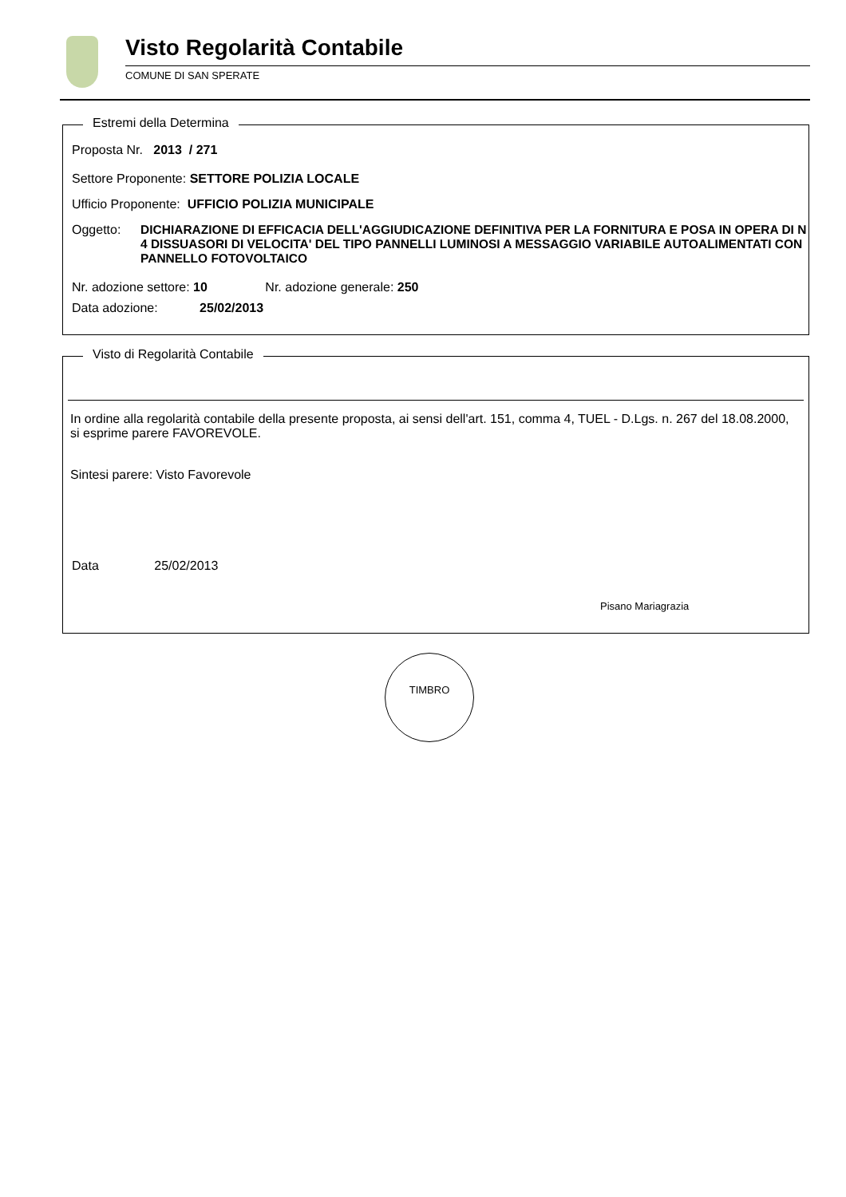Visto Regolarità Contabile
COMUNE DI SAN SPERATE
Estremi della Determina
Proposta Nr. 2013 / 271
Settore Proponente: SETTORE POLIZIA LOCALE
Ufficio Proponente: UFFICIO POLIZIA MUNICIPALE
Oggetto: DICHIARAZIONE DI EFFICACIA DELL'AGGIUDICAZIONE DEFINITIVA PER LA FORNITURA E POSA IN OPERA DI N 4 DISSUASORI DI VELOCITA' DEL TIPO PANNELLI LUMINOSI A MESSAGGIO VARIABILE AUTOALIMENTATI CON PANNELLO FOTOVOLTAICO
Nr. adozione settore: 10 Nr. adozione generale: 250
Data adozione: 25/02/2013
Visto di Regolarità Contabile
In ordine alla regolarità contabile della presente proposta, ai sensi dell'art. 151, comma 4, TUEL - D.Lgs. n. 267 del 18.08.2000, si esprime parere FAVOREVOLE.
Sintesi parere: Visto Favorevole
Data 25/02/2013
Pisano Mariagrazia
TIMBRO